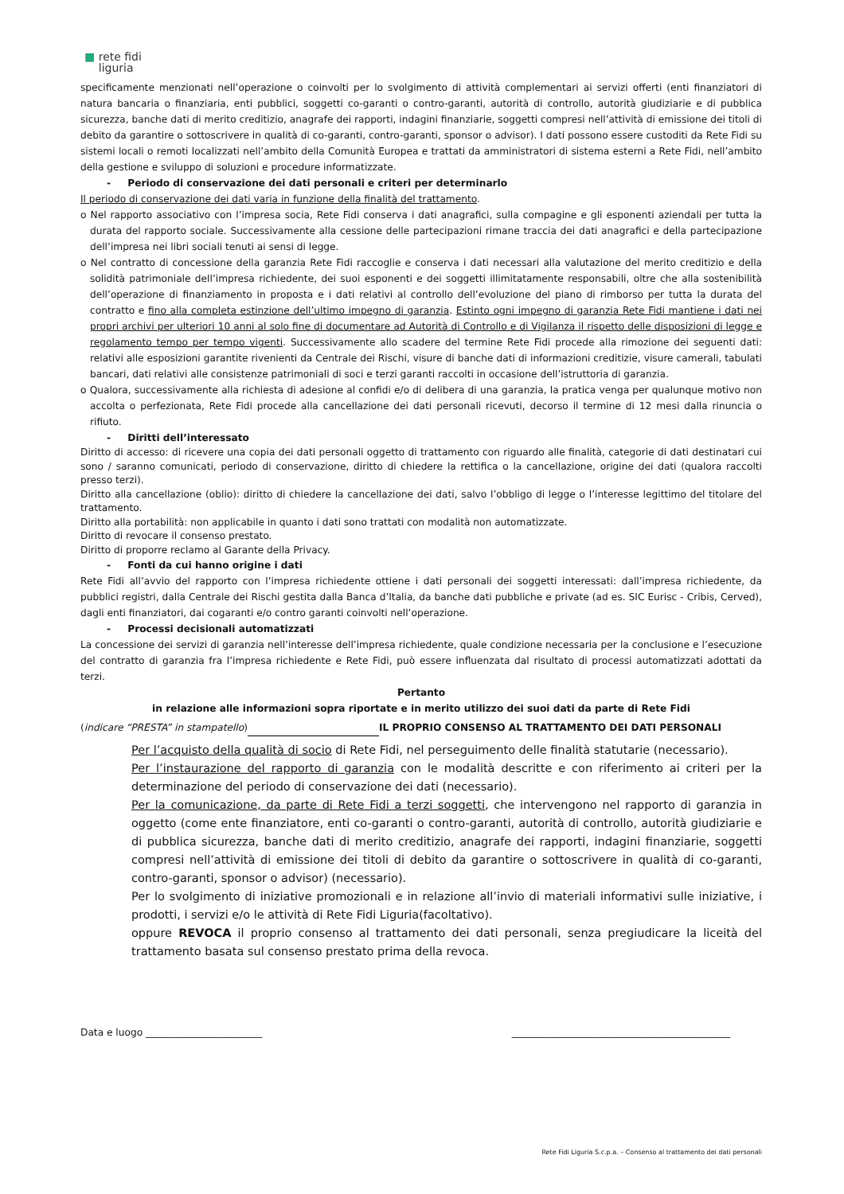■ rete fidi
liguria
specificamente menzionati nell’operazione o coinvolti per lo svolgimento di attività complementari ai servizi offerti (enti finanziatori di natura bancaria o finanziaria, enti pubblici, soggetti co-garanti o contro-garanti, autorità di controllo, autorità giudiziarie e di pubblica sicurezza, banche dati di merito creditizio, anagrafe dei rapporti, indagini finanziarie, soggetti compresi nell’attività di emissione dei titoli di debito da garantire o sottoscrivere in qualità di co-garanti, contro-garanti, sponsor o advisor). I dati possono essere custoditi da Rete Fidi su sistemi locali o remoti localizzati nell’ambito della Comunità Europea e trattati da amministratori di sistema esterni a Rete Fidi, nell’ambito della gestione e sviluppo di soluzioni e procedure informatizzate.
- Periodo di conservazione dei dati personali e criteri per determinarlo
Il periodo di conservazione dei dati varia in funzione della finalità del trattamento.
o Nel rapporto associativo con l’impresa socia, Rete Fidi conserva i dati anagrafici, sulla compagine e gli esponenti aziendali per tutta la durata del rapporto sociale. Successivamente alla cessione delle partecipazioni rimane traccia dei dati anagrafici e della partecipazione dell’impresa nei libri sociali tenuti ai sensi di legge.
o Nel contratto di concessione della garanzia Rete Fidi raccoglie e conserva i dati necessari alla valutazione del merito creditizio e della solidità patrimoniale dell’impresa richiedente, dei suoi esponenti e dei soggetti illimitatamente responsabili, oltre che alla sostenibilità dell’operazione di finanziamento in proposta e i dati relativi al controllo dell’evoluzione del piano di rimborso per tutta la durata del contratto e fino alla completa estinzione dell’ultimo impegno di garanzia. Estinto ogni impegno di garanzia Rete Fidi mantiene i dati nei propri archivi per ulteriori 10 anni al solo fine di documentare ad Autorità di Controllo e di Vigilanza il rispetto delle disposizioni di legge e regolamento tempo per tempo vigenti. Successivamente allo scadere del termine Rete Fidi procede alla rimozione dei seguenti dati: relativi alle esposizioni garantite rivenienti da Centrale dei Rischi, visure di banche dati di informazioni creditizie, visure camerali, tabulati bancari, dati relativi alle consistenze patrimoniali di soci e terzi garanti raccolti in occasione dell’istruttoria di garanzia.
o Qualora, successivamente alla richiesta di adesione al confidi e/o di delibera di una garanzia, la pratica venga per qualunque motivo non accolta o perfezionata, Rete Fidi procede alla cancellazione dei dati personali ricevuti, decorso il termine di 12 mesi dalla rinuncia o rifiuto.
- Diritti dell’interessato
Diritto di accesso: di ricevere una copia dei dati personali oggetto di trattamento con riguardo alle finalità, categorie di dati destinatari cui sono / saranno comunicati, periodo di conservazione, diritto di chiedere la rettifica o la cancellazione, origine dei dati (qualora raccolti presso terzi).
Diritto alla cancellazione (oblio): diritto di chiedere la cancellazione dei dati, salvo l’obbligo di legge o l’interesse legittimo del titolare del trattamento.
Diritto alla portabilità: non applicabile in quanto i dati sono trattati con modalità non automatizzate.
Diritto di revocare il consenso prestato.
Diritto di proporre reclamo al Garante della Privacy.
- Fonti da cui hanno origine i dati
Rete Fidi all’avvio del rapporto con l’impresa richiedente ottiene i dati personali dei soggetti interessati: dall’impresa richiedente, da pubblici registri, dalla Centrale dei Rischi gestita dalla Banca d’Italia, da banche dati pubbliche e private (ad es. SIC Eurisc - Cribis, Cerved), dagli enti finanziatori, dai cogaranti e/o contro garanti coinvolti nell’operazione.
- Processi decisionali automatizzati
La concessione dei servizi di garanzia nell’interesse dell’impresa richiedente, quale condizione necessaria per la conclusione e l’esecuzione del contratto di garanzia fra l’impresa richiedente e Rete Fidi, può essere influenzata dal risultato di processi automatizzati adottati da terzi.
Pertanto
in relazione alle informazioni sopra riportate e in merito utilizzo dei suoi dati da parte di Rete Fidi
(indicare “PRESTA” in stampatello) IL PROPRIO CONSENSO AL TRATTAMENTO DEI DATI PERSONALI
Per l’acquisto della qualità di socio di Rete Fidi, nel perseguimento delle finalità statutarie (necessario).
Per l’instaurazione del rapporto di garanzia con le modalità descritte e con riferimento ai criteri per la determinazione del periodo di conservazione dei dati (necessario).
Per la comunicazione, da parte di Rete Fidi a terzi soggetti, che intervengono nel rapporto di garanzia in oggetto (come ente finanziatore, enti co-garanti o contro-garanti, autorità di controllo, autorità giudiziarie e di pubblica sicurezza, banche dati di merito creditizio, anagrafe dei rapporti, indagini finanziarie, soggetti compresi nell’attività di emissione dei titoli di debito da garantire o sottoscrivere in qualità di co-garanti, contro-garanti, sponsor o advisor) (necessario).
Per lo svolgimento di iniziative promozionali e in relazione all’invio di materiali informativi sulle iniziative, i prodotti, i servizi e/o le attività di Rete Fidi Liguria(facoltativo).
oppure REVOCA il proprio consenso al trattamento dei dati personali, senza pregiudicare la liceità del trattamento basata sul consenso prestato prima della revoca.
Data e luogo ________________________ _____________________________________________
Rete Fidi Liguria S.c.p.a. – Consenso al trattamento dei dati personali